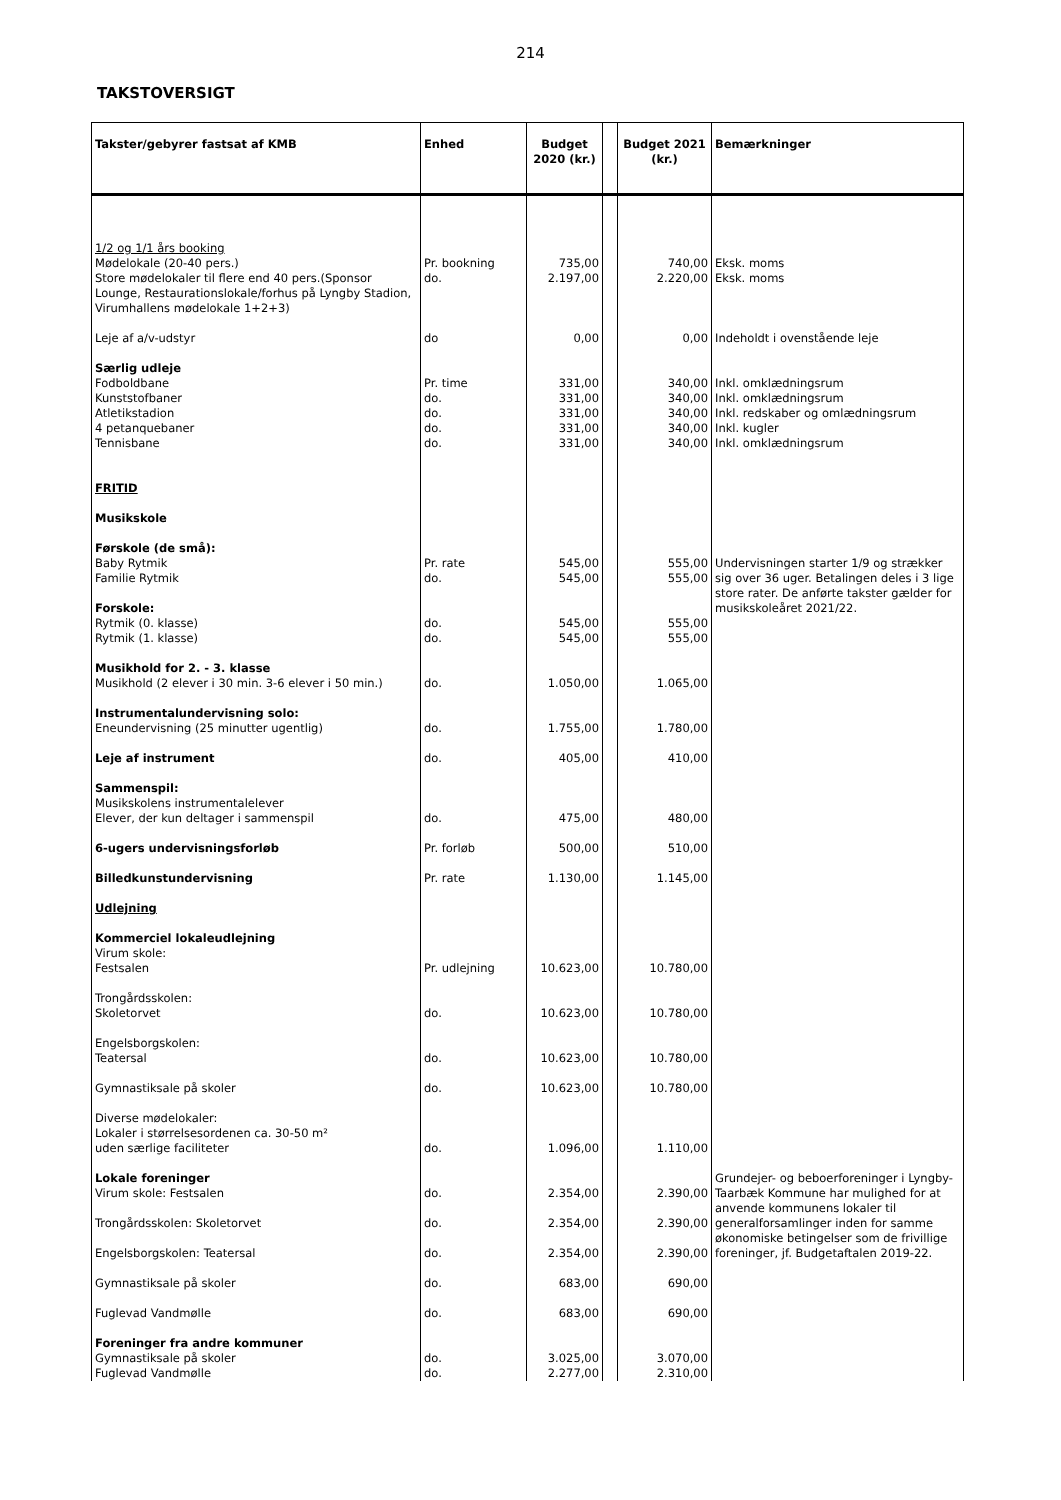214
TAKSTOVERSIGT
| Takster/gebyrer fastsat af KMB | Enhed | Budget 2020 (kr.) | | Budget 2021 (kr.) | Bemærkninger |
| --- | --- | --- | --- | --- | --- |
| 1/2 og 1/1 års booking | | | | | |
| Mødelokale (20-40 pers.) | Pr. bookning | 735,00 | | 740,00 | Eksk. moms |
| Store mødelokaler til flere end 40 pers.(Sponsor Lounge, Restaurationslokale/forhus på Lyngby Stadion, Virumhallens mødelokale 1+2+3) | do. | 2.197,00 | | 2.220,00 | Eksk. moms |
| Leje af a/v-udstyr | do | 0,00 | | 0,00 | Indeholdt i ovenstående leje |
| Særlig udleje | | | | | |
| Fodboldbane | Pr. time | 331,00 | | 340,00 | Inkl. omklædningsrum |
| Kunststofbaner | do. | 331,00 | | 340,00 | Inkl. omklædningsrum |
| Atletikstadion | do. | 331,00 | | 340,00 | Inkl. redskaber og omlædningsrum |
| 4 petanquebaner | do. | 331,00 | | 340,00 | Inkl. kugler |
| Tennisbane | do. | 331,00 | | 340,00 | Inkl. omklædningsrum |
| FRITID | | | | | |
| Musikskole | | | | | |
| Førskole (de små): | | | | | |
| Baby Rytmik | Pr. rate | 545,00 | | 555,00 | Undervisningen starter 1/9 og strækker sig over 36 uger. Betalingen deles i 3 lige store rater. De anførte takster gælder for musikskoleåret 2021/22. |
| Familie Rytmik | do. | 545,00 | | 555,00 | |
| Forskole: | | | | | |
| Rytmik (0. klasse) | do. | 545,00 | | 555,00 | |
| Rytmik (1. klasse) | do. | 545,00 | | 555,00 | |
| Musikhold for 2. - 3. klasse | | | | | |
| Musikhold (2 elever i 30 min. 3-6 elever i 50 min.) | do. | 1.050,00 | | 1.065,00 | |
| Instrumentalundervisning solo: | | | | | |
| Eneundervisning (25 minutter ugentlig) | do. | 1.755,00 | | 1.780,00 | |
| Leje af instrument | do. | 405,00 | | 410,00 | |
| Sammenspil: | | | | | |
| Musikskolens instrumentalelever | | | | | |
| Elever, der kun deltager i sammenspil | do. | 475,00 | | 480,00 | |
| 6-ugers undervisningsforløb | Pr. forløb | 500,00 | | 510,00 | |
| Billedkunstundervisning | Pr. rate | 1.130,00 | | 1.145,00 | |
| Udlejning | | | | | |
| Kommerciel lokaleudlejning | | | | | |
| Virum skole: | | | | | |
| Festsalen | Pr. udlejning | 10.623,00 | | 10.780,00 | |
| Trongårdsskolen: | | | | | |
| Skoletorvet | do. | 10.623,00 | | 10.780,00 | |
| Engelsborgskolen: | | | | | |
| Teatersal | do. | 10.623,00 | | 10.780,00 | |
| Gymnastiksale på skoler | do. | 10.623,00 | | 10.780,00 | |
| Diverse mødelokaler: | | | | | |
| Lokaler i størrelsesordenen ca. 30-50 m² | | | | | |
| uden særlige faciliteter | do. | 1.096,00 | | 1.110,00 | |
| Lokale foreninger | | | | | Grundejer- og beboerforeninger i Lyngby-Taarbæk Kommune har mulighed for at anvende kommunens lokaler til generalforsamlinger inden for samme økonomiske betingelser som de frivillige foreninger, jf. Budgetaftalen 2019-22. |
| Virum skole: Festsalen | do. | 2.354,00 | | 2.390,00 | |
| Trongårdsskolen: Skoletorvet | do. | 2.354,00 | | 2.390,00 | |
| Engelsborgskolen: Teatersal | do. | 2.354,00 | | 2.390,00 | |
| Gymnastiksale på skoler | do. | 683,00 | | 690,00 | |
| Fuglevad Vandmølle | do. | 683,00 | | 690,00 | |
| Foreninger fra andre kommuner | | | | | |
| Gymnastiksale på skoler | do. | 3.025,00 | | 3.070,00 | |
| Fuglevad Vandmølle | do. | 2.277,00 | | 2.310,00 | |